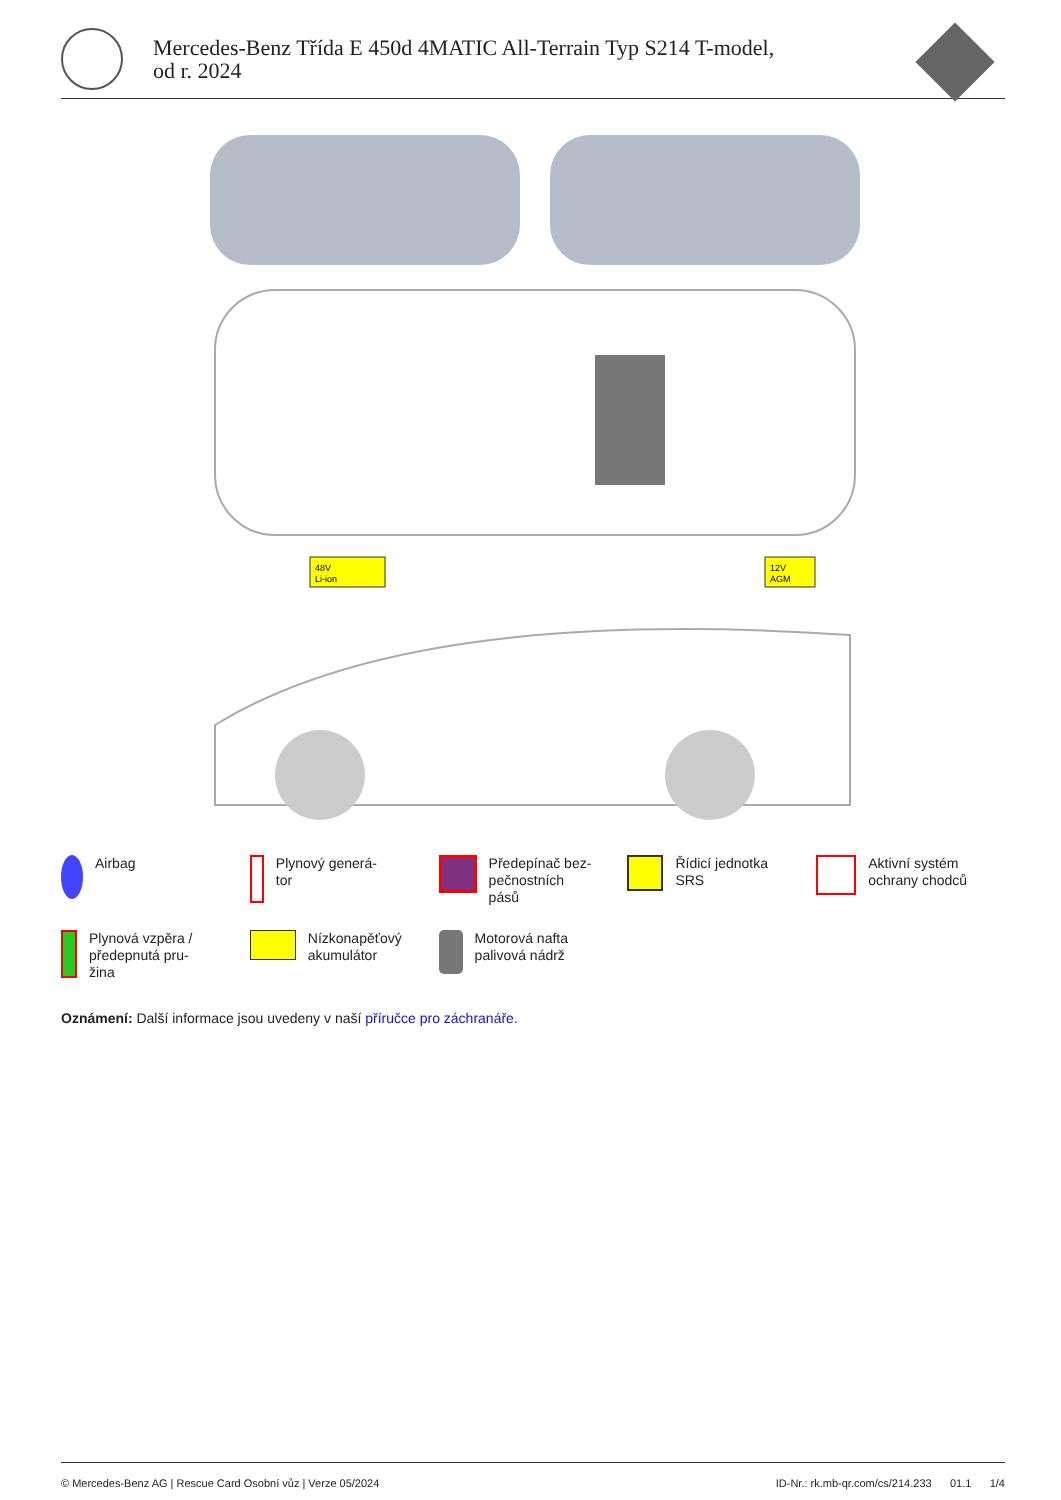Mercedes-Benz Třída E 450d 4MATIC All-Terrain Typ S214 T-model,
od r. 2024
48V
Li-ion
12V
AGM
Airbag
Plynový generá-
tor
Předepínač bez-
pečnostních
pásů
Řídicí jednotka
SRS
Aktivní systém
ochrany chodců
Plynová vzpěra /
předepnutá pru-
žina
Nízkonapěťový
akumulátor
Motorová nafta
palivová nádrž
Oznámení: Další informace jsou uvedeny v naší příručce pro záchranáře.
© Mercedes-Benz AG | Rescue Card Osobní vůz | Verze 05/2024 ID-Nr.: rk.mb-qr.com/cs/214.233 01.1 1/4